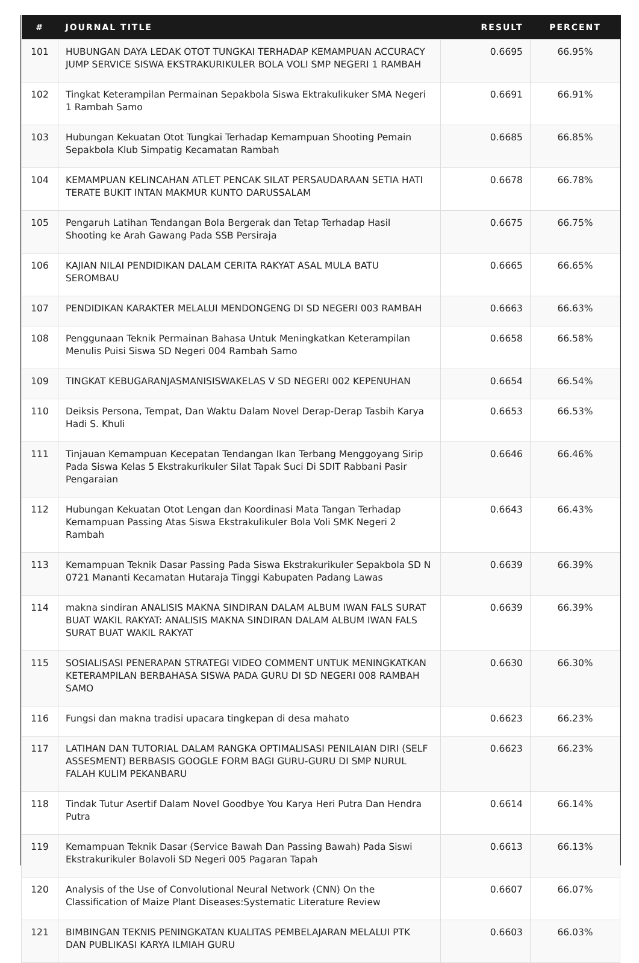| # | JOURNAL TITLE | RESULT | PERCENT |
| --- | --- | --- | --- |
| 101 | HUBUNGAN DAYA LEDAK OTOT TUNGKAI TERHADAP KEMAMPUAN ACCURACY JUMP SERVICE SISWA EKSTRAKURIKULER BOLA VOLI SMP NEGERI 1 RAMBAH | 0.6695 | 66.95% |
| 102 | Tingkat Keterampilan Permainan Sepakbola Siswa Ektrakulikuker SMA Negeri 1 Rambah Samo | 0.6691 | 66.91% |
| 103 | Hubungan Kekuatan Otot Tungkai Terhadap Kemampuan Shooting Pemain Sepakbola Klub Simpatig Kecamatan Rambah | 0.6685 | 66.85% |
| 104 | KEMAMPUAN KELINCAHAN ATLET PENCAK SILAT PERSAUDARAAN SETIA HATI TERATE BUKIT INTAN MAKMUR KUNTO DARUSSALAM | 0.6678 | 66.78% |
| 105 | Pengaruh Latihan Tendangan Bola Bergerak dan Tetap Terhadap Hasil Shooting ke Arah Gawang Pada SSB Persiraja | 0.6675 | 66.75% |
| 106 | KAJIAN NILAI PENDIDIKAN DALAM CERITA RAKYAT ASAL MULA BATU SEROMBAU | 0.6665 | 66.65% |
| 107 | PENDIDIKAN KARAKTER MELALUI MENDONGENG DI SD NEGERI 003 RAMBAH | 0.6663 | 66.63% |
| 108 | Penggunaan Teknik Permainan Bahasa Untuk Meningkatkan Keterampilan Menulis Puisi Siswa SD Negeri 004 Rambah Samo | 0.6658 | 66.58% |
| 109 | TINGKAT KEBUGARANJASMANISISWAKELAS V SD NEGERI 002 KEPENUHAN | 0.6654 | 66.54% |
| 110 | Deiksis Persona, Tempat, Dan Waktu Dalam Novel Derap-Derap Tasbih Karya Hadi S. Khuli | 0.6653 | 66.53% |
| 111 | Tinjauan Kemampuan Kecepatan Tendangan Ikan Terbang Menggoyang Sirip Pada Siswa Kelas 5 Ekstrakurikuler Silat Tapak Suci Di SDIT Rabbani Pasir Pengaraian | 0.6646 | 66.46% |
| 112 | Hubungan Kekuatan Otot Lengan dan Koordinasi Mata Tangan Terhadap Kemampuan Passing Atas Siswa Ekstrakulikuler Bola Voli SMK Negeri 2 Rambah | 0.6643 | 66.43% |
| 113 | Kemampuan Teknik Dasar Passing Pada Siswa Ekstrakurikuler Sepakbola SD N 0721 Mananti Kecamatan Hutaraja Tinggi Kabupaten Padang Lawas | 0.6639 | 66.39% |
| 114 | makna sindiran ANALISIS MAKNA SINDIRAN DALAM ALBUM IWAN FALS SURAT BUAT WAKIL RAKYAT: ANALISIS MAKNA SINDIRAN DALAM ALBUM IWAN FALS SURAT BUAT WAKIL RAKYAT | 0.6639 | 66.39% |
| 115 | SOSIALISASI PENERAPAN STRATEGI VIDEO COMMENT UNTUK MENINGKATKAN KETERAMPILAN BERBAHASA SISWA PADA GURU DI SD NEGERI 008 RAMBAH SAMO | 0.6630 | 66.30% |
| 116 | Fungsi dan makna tradisi upacara tingkepan di desa mahato | 0.6623 | 66.23% |
| 117 | LATIHAN DAN TUTORIAL DALAM RANGKA OPTIMALISASI PENILAIAN DIRI (SELF ASSESMENT) BERBASIS GOOGLE FORM BAGI GURU-GURU DI SMP NURUL FALAH KULIM PEKANBARU | 0.6623 | 66.23% |
| 118 | Tindak Tutur Asertif Dalam Novel Goodbye You Karya Heri Putra Dan Hendra Putra | 0.6614 | 66.14% |
| 119 | Kemampuan Teknik Dasar (Service Bawah Dan Passing Bawah) Pada Siswi Ekstrakurikuler Bolavoli SD Negeri 005 Pagaran Tapah | 0.6613 | 66.13% |
| 120 | Analysis of the Use of Convolutional Neural Network (CNN) On the Classification of Maize Plant Diseases:Systematic Literature Review | 0.6607 | 66.07% |
| 121 | BIMBINGAN TEKNIS PENINGKATAN KUALITAS PEMBELAJARAN MELALUI PTK DAN PUBLIKASI KARYA ILMIAH GURU | 0.6603 | 66.03% |